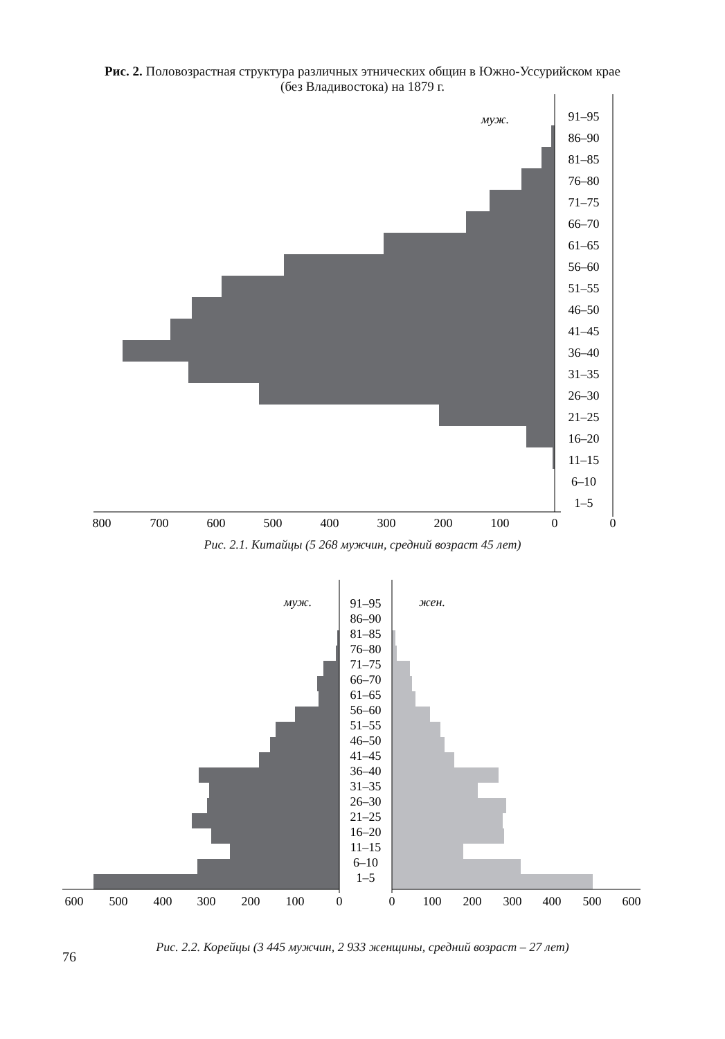Рис. 2. Половозрастная структура различных этнических общин в Южно-Уссурийском крае
(без Владивостока) на 1879 г.
муж.
91–95
86–90
81–85
76–80
71–75
66–70
61–65
56–60
51–55
46–50
41–45
36–40
31–35
26–30
21–25
16–20
11–15
6–10
1–5
800
700
600
500
400
300
200
100
0
0
Рис. 2.1. Китайцы (5 268 мужчин, средний возраст 45 лет)
муж.
жен.
91–95
86–90
81–85
76–80
71–75
66–70
61–65
56–60
51–55
46–50
41–45
36–40
31–35
26–30
21–25
16–20
11–15
6–10
1–5
600
500
400
300
200
100
0
0
100
200
300
400
500
600
Рис. 2.2. Корейцы (3 445 мужчин, 2 933 женщины, средний возраст – 27 лет)
76